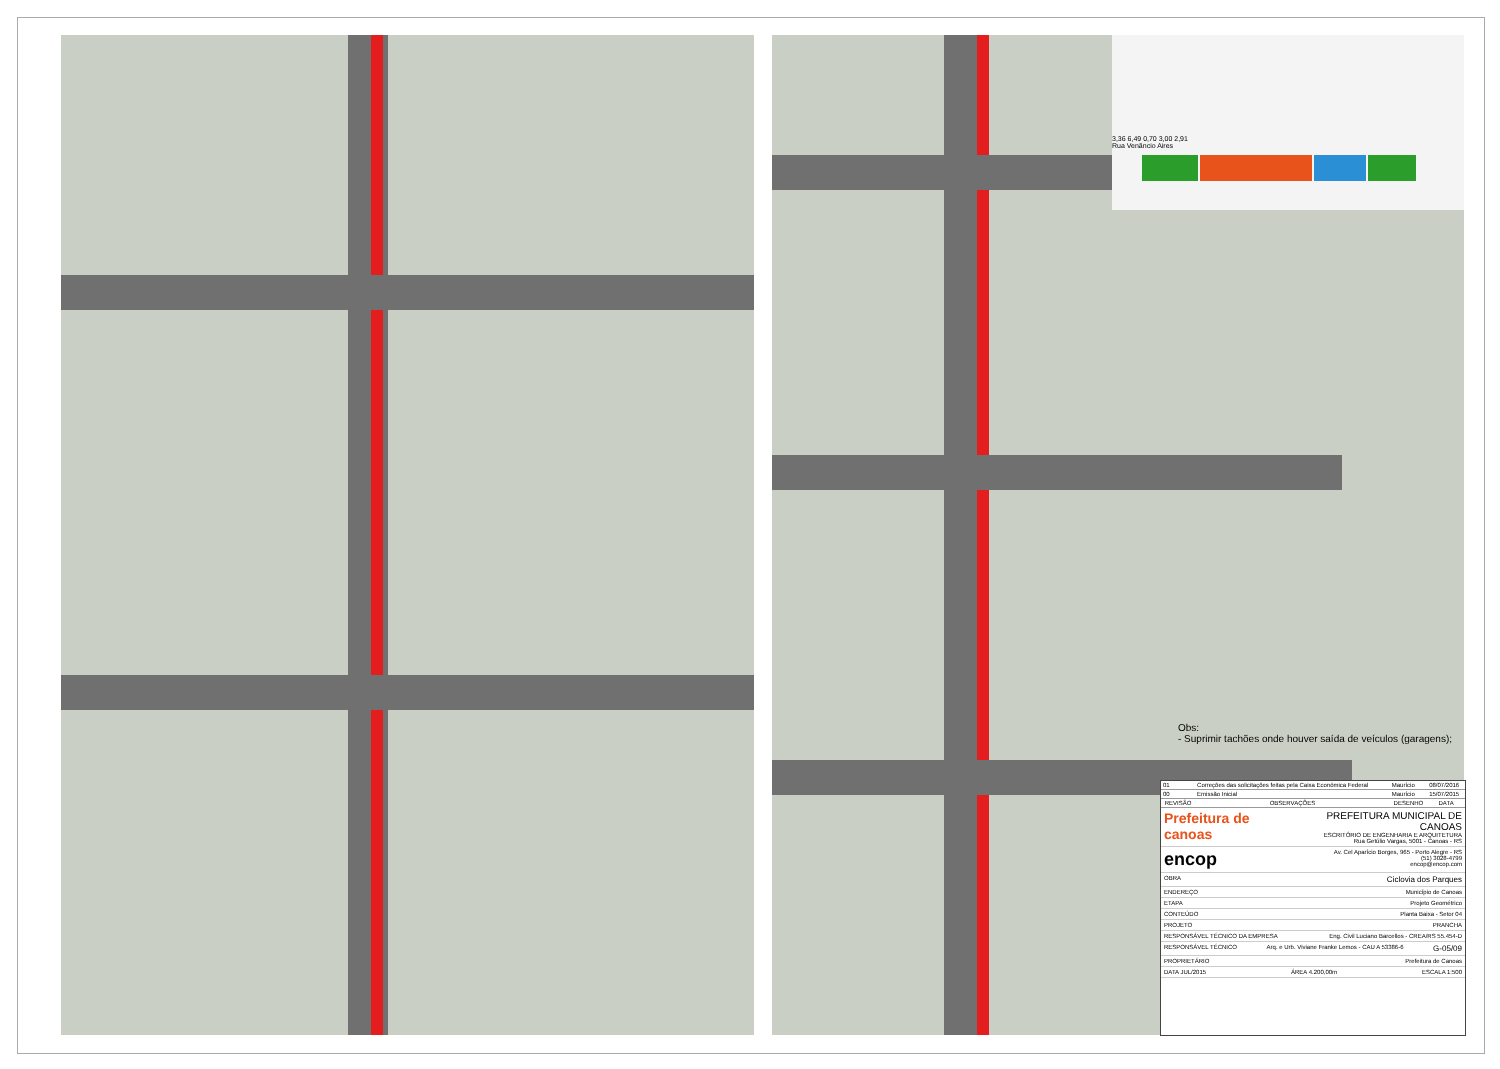3,36 6,49 0,70 3,00 2,91
Rua Venâncio Aires
Obs:
- Suprimir tachões onde houver saída de veículos (garagens);
| 01 | Correções das solicitações feitas pela Caixa Econômica Federal | Maurício | 08/07/2016 |
| 00 | Emissão Inicial | Maurício | 15/07/2015 |
| REVISÃO | OBSERVAÇÕES | DESENHO | DATA |
Prefeitura de canoas PREFEITURA MUNICIPAL DE CANOAS
ESCRITÓRIO DE ENGENHARIA E ARQUITETURA
Rua Getúlio Vargas, 5001 - Canoas - RS
encop Av. Cel Aparício Borges, 965 - Porto Alegre - RS
(51) 3028-4799
encop@encop.com
OBRA Ciclovia dos Parques
ENDEREÇO Município de Canoas
ETAPA Projeto Geométrico
CONTEÚDO Planta Baixa - Setor 04
PROJETO PRANCHA
RESPONSÁVEL TÉCNICO DA EMPRESA Eng. Civil Luciano Barcellos - CREA/RS 55.454-D
RESPONSÁVEL TÉCNICO Arq. e Urb. Viviane Franke Lemos - CAU A 53386-6 G-05/09
PROPRIETÁRIO Prefeitura de Canoas
DATA JUL/2015 ÁREA 4.200,00m ESCALA 1:500